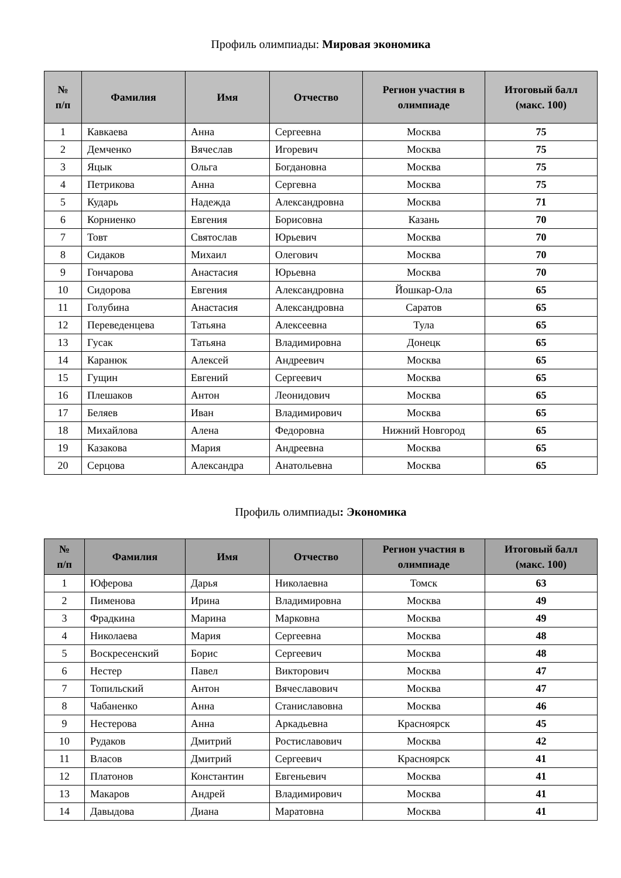Профиль олимпиады: Мировая экономика
| № п/п | Фамилия | Имя | Отчество | Регион участия в олимпиаде | Итоговый балл (макс. 100) |
| --- | --- | --- | --- | --- | --- |
| 1 | Кавкаева | Анна | Сергеевна | Москва | 75 |
| 2 | Демченко | Вячеслав | Игоревич | Москва | 75 |
| 3 | Яцык | Ольга | Богдановна | Москва | 75 |
| 4 | Петрикова | Анна | Сергевна | Москва | 75 |
| 5 | Кударь | Надежда | Александровна | Москва | 71 |
| 6 | Корниенко | Евгения | Борисовна | Казань | 70 |
| 7 | Товт | Святослав | Юрьевич | Москва | 70 |
| 8 | Сидаков | Михаил | Олегович | Москва | 70 |
| 9 | Гончарова | Анастасия | Юрьевна | Москва | 70 |
| 10 | Сидорова | Евгения | Александровна | Йошкар-Ола | 65 |
| 11 | Голубина | Анастасия | Александровна | Саратов | 65 |
| 12 | Переведенцева | Татьяна | Алексеевна | Тула | 65 |
| 13 | Гусак | Татьяна | Владимировна | Донецк | 65 |
| 14 | Каранюк | Алексей | Андреевич | Москва | 65 |
| 15 | Гущин | Евгений | Сергеевич | Москва | 65 |
| 16 | Плешаков | Антон | Леонидович | Москва | 65 |
| 17 | Беляев | Иван | Владимирович | Москва | 65 |
| 18 | Михайлова | Алена | Федоровна | Нижний Новгород | 65 |
| 19 | Казакова | Мария | Андреевна | Москва | 65 |
| 20 | Серцова | Александра | Анатольевна | Москва | 65 |
Профиль олимпиады: Экономика
| № п/п | Фамилия | Имя | Отчество | Регион участия в олимпиаде | Итоговый балл (макс. 100) |
| --- | --- | --- | --- | --- | --- |
| 1 | Юферова | Дарья | Николаевна | Томск | 63 |
| 2 | Пименова | Ирина | Владимировна | Москва | 49 |
| 3 | Фрадкина | Марина | Марковна | Москва | 49 |
| 4 | Николаева | Мария | Сергеевна | Москва | 48 |
| 5 | Воскресенский | Борис | Сергеевич | Москва | 48 |
| 6 | Нестер | Павел | Викторович | Москва | 47 |
| 7 | Топильский | Антон | Вячеславович | Москва | 47 |
| 8 | Чабаненко | Анна | Станиславовна | Москва | 46 |
| 9 | Нестерова | Анна | Аркадьевна | Красноярск | 45 |
| 10 | Рудаков | Дмитрий | Ростиславович | Москва | 42 |
| 11 | Власов | Дмитрий | Сергеевич | Красноярск | 41 |
| 12 | Платонов | Константин | Евгеньевич | Москва | 41 |
| 13 | Макаров | Андрей | Владимирович | Москва | 41 |
| 14 | Давыдова | Диана | Маратовна | Москва | 41 |